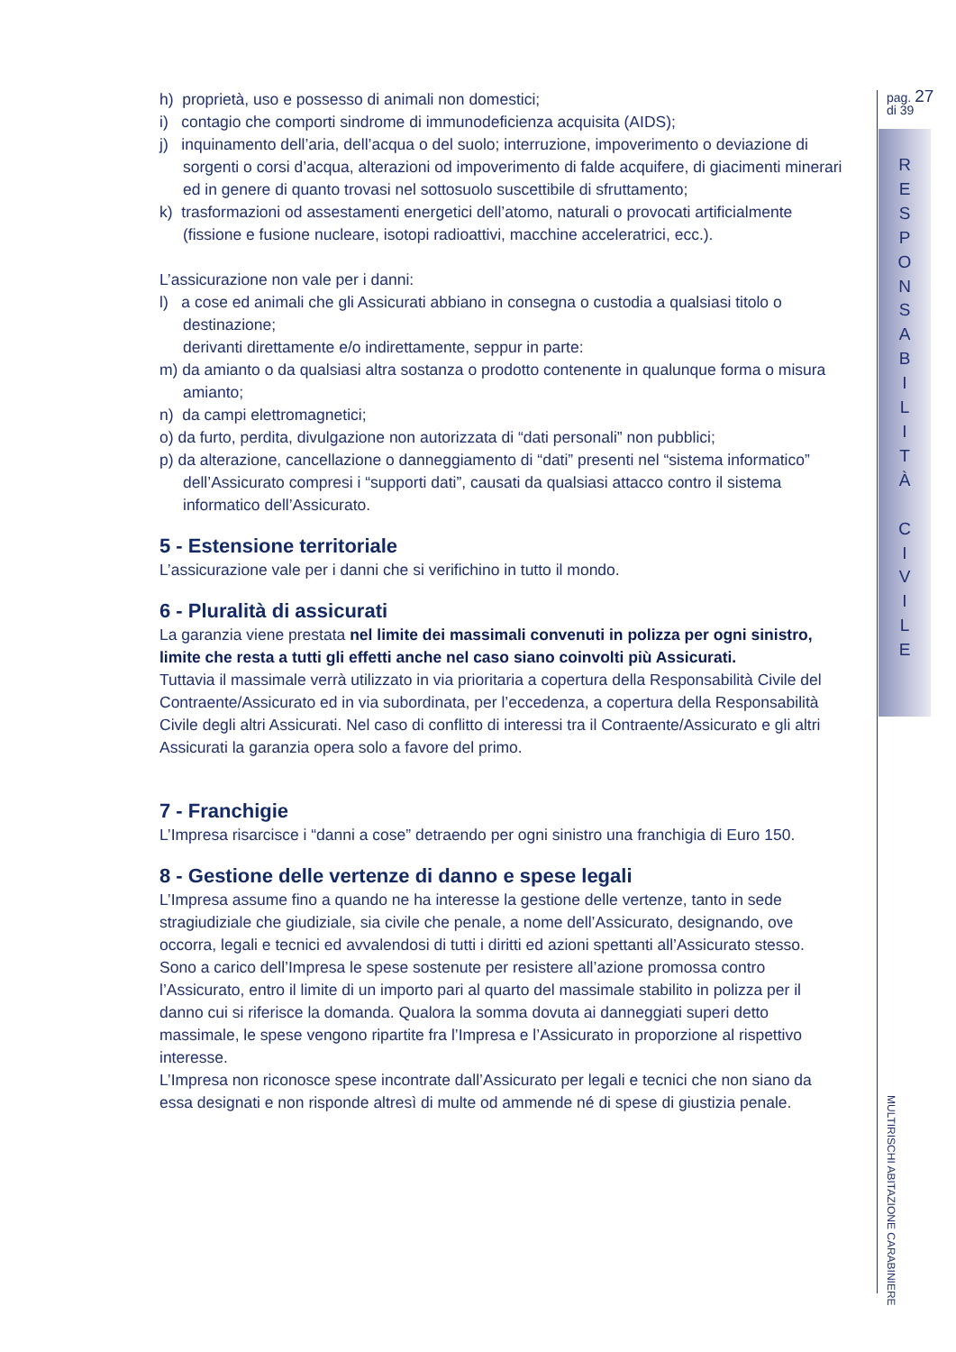h) proprietà, uso e possesso di animali non domestici;
i) contagio che comporti sindrome di immunodeficienza acquisita (AIDS);
j) inquinamento dell’aria, dell’acqua o del suolo; interruzione, impoverimento o deviazione di sorgenti o corsi d’acqua, alterazioni od impoverimento di falde acquifere, di giacimenti minerari ed in genere di quanto trovasi nel sottosuolo suscettibile di sfruttamento;
k) trasformazioni od assestamenti energetici dell’atomo, naturali o provocati artificialmente (fissione e fusione nucleare, isotopi radioattivi, macchine acceleratrici, ecc.).
L’assicurazione non vale per i danni:
l) a cose ed animali che gli Assicurati abbiano in consegna o custodia a qualsiasi titolo o destinazione;
derivanti direttamente e/o indirettamente, seppur in parte:
m) da amianto o da qualsiasi altra sostanza o prodotto contenente in qualunque forma o misura amianto;
n) da campi elettromagnetici;
o) da furto, perdita, divulgazione non autorizzata di “dati personali” non pubblici;
p) da alterazione, cancellazione o danneggiamento di “dati” presenti nel “sistema informatico” dell’Assicurato compresi i “supporti dati”, causati da qualsiasi attacco contro il sistema informatico dell’Assicurato.
5 - Estensione territoriale
L’assicurazione vale per i danni che si verifichino in tutto il mondo.
6 - Pluralità di assicurati
La garanzia viene prestata nel limite dei massimali convenuti in polizza per ogni sinistro, limite che resta a tutti gli effetti anche nel caso siano coinvolti più Assicurati.
Tuttavia il massimale verrà utilizzato in via prioritaria a copertura della Responsabilità Civile del Contraente/Assicurato ed in via subordinata, per l’eccedenza, a copertura della Responsabilità Civile degli altri Assicurati. Nel caso di conflitto di interessi tra il Contraente/Assicurato e gli altri Assicurati la garanzia opera solo a favore del primo.
7 - Franchigie
L’Impresa risarcisce i “danni a cose” detraendo per ogni sinistro una franchigia di Euro 150.
8 - Gestione delle vertenze di danno e spese legali
L’Impresa assume fino a quando ne ha interesse la gestione delle vertenze, tanto in sede stragiudiziale che giudiziale, sia civile che penale, a nome dell’Assicurato, designando, ove occorra, legali e tecnici ed avvalendosi di tutti i diritti ed azioni spettanti all’Assicurato stesso.
Sono a carico dell’Impresa le spese sostenute per resistere all’azione promossa contro l’Assicurato, entro il limite di un importo pari al quarto del massimale stabilito in polizza per il danno cui si riferisce la domanda. Qualora la somma dovuta ai danneggiati superi detto massimale, le spese vengono ripartite fra l’Impresa e l’Assicurato in proporzione al rispettivo interesse.
L’Impresa non riconosce spese incontrate dall’Assicurato per legali e tecnici che non siano da essa designati e non risponde altresì di multe od ammende né di spese di giustizia penale.
pag. 27
di 39
R
E
S
P
O
N
S
A
B
I
L
I
T
À
C
I
V
I
L
E
MULTIRISCHI ABITAZIONE CARABINIERE